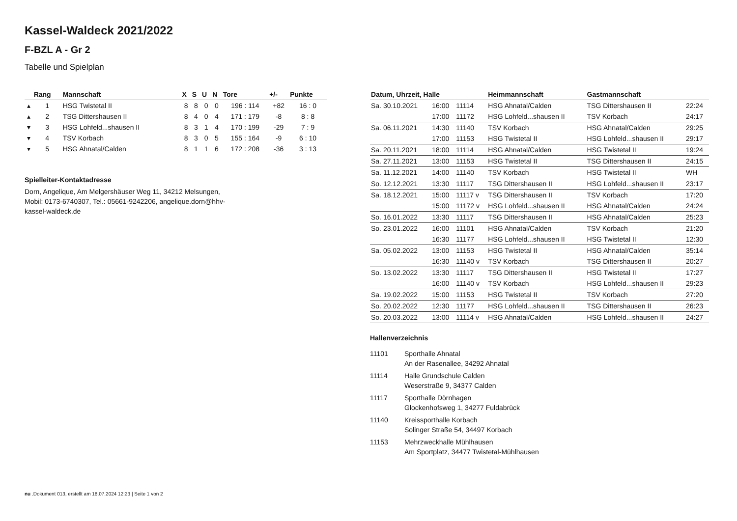Kassel-Waldeck 2021/2022
F-BZL A - Gr 2
Tabelle und Spielplan
| | Rang | Mannschaft | X | S | U | N | Tore | +/- | Punkte |
| --- | --- | --- | --- | --- | --- | --- | --- | --- | --- |
| ▴ | 1 | HSG Twistetal II | 8 | 8 | 0 | 0 | 196 : 114 | +82 | 16 : 0 |
| ▴ | 2 | TSG Dittershausen II | 8 | 4 | 0 | 4 | 171 : 179 | -8 | 8 : 8 |
| ▾ | 3 | HSG Lohfeld...shausen II | 8 | 3 | 1 | 4 | 170 : 199 | -29 | 7 : 9 |
| ▾ | 4 | TSV Korbach | 8 | 3 | 0 | 5 | 155 : 164 | -9 | 6 : 10 |
| ▾ | 5 | HSG Ahnatal/Calden | 8 | 1 | 1 | 6 | 172 : 208 | -36 | 3 : 13 |
Spielleiter-Kontaktadresse
Dorn, Angelique, Am Melgershäuser Weg 11, 34212 Melsungen,
Mobil: 0173-6740307, Tel.: 05661-9242206, angelique.dorn@hhv-
kassel-waldeck.de
| Datum, Uhrzeit, Halle | | | Heimmannschaft | Gastmannschaft | |
| --- | --- | --- | --- | --- | --- |
| Sa. 30.10.2021 | 16:00 | 11114 | HSG Ahnatal/Calden | TSG Dittershausen II | 22:24 |
| | 17:00 | 11172 | HSG Lohfeld...shausen II | TSV Korbach | 24:17 |
| Sa. 06.11.2021 | 14:30 | 11140 | TSV Korbach | HSG Ahnatal/Calden | 29:25 |
| | 17:00 | 11153 | HSG Twistetal II | HSG Lohfeld...shausen II | 29:17 |
| Sa. 20.11.2021 | 18:00 | 11114 | HSG Ahnatal/Calden | HSG Twistetal II | 19:24 |
| Sa. 27.11.2021 | 13:00 | 11153 | HSG Twistetal II | TSG Dittershausen II | 24:15 |
| Sa. 11.12.2021 | 14:00 | 11140 | TSV Korbach | HSG Twistetal II | WH |
| So. 12.12.2021 | 13:30 | 11117 | TSG Dittershausen II | HSG Lohfeld...shausen II | 23:17 |
| Sa. 18.12.2021 | 15:00 | 11117 v | TSG Dittershausen II | TSV Korbach | 17:20 |
| | 15:00 | 11172 v | HSG Lohfeld...shausen II | HSG Ahnatal/Calden | 24:24 |
| So. 16.01.2022 | 13:30 | 11117 | TSG Dittershausen II | HSG Ahnatal/Calden | 25:23 |
| So. 23.01.2022 | 16:00 | 11101 | HSG Ahnatal/Calden | TSV Korbach | 21:20 |
| | 16:30 | 11177 | HSG Lohfeld...shausen II | HSG Twistetal II | 12:30 |
| Sa. 05.02.2022 | 13:00 | 11153 | HSG Twistetal II | HSG Ahnatal/Calden | 35:14 |
| | 16:30 | 11140 v | TSV Korbach | TSG Dittershausen II | 20:27 |
| So. 13.02.2022 | 13:30 | 11117 | TSG Dittershausen II | HSG Twistetal II | 17:27 |
| | 16:00 | 11140 v | TSV Korbach | HSG Lohfeld...shausen II | 29:23 |
| Sa. 19.02.2022 | 15:00 | 11153 | HSG Twistetal II | TSV Korbach | 27:20 |
| So. 20.02.2022 | 12:30 | 11177 | HSG Lohfeld...shausen II | TSG Dittershausen II | 26:23 |
| So. 20.03.2022 | 13:00 | 11114 v | HSG Ahnatal/Calden | HSG Lohfeld...shausen II | 24:27 |
Hallenverzeichnis
11101 Sporthalle Ahnatal
An der Rasenallee, 34292 Ahnatal
11114 Halle Grundschule Calden
Weserstraße 9, 34377 Calden
11117 Sporthalle Dörnhagen
Glockenhofsweg 1, 34277 Fuldabrück
11140 Kreissporthalle Korbach
Solinger Straße 54, 34497 Korbach
11153 Mehrzweckhalle Mühlhausen
Am Sportplatz, 34477 Twistetal-Mühlhausen
nu .Dokument 013, erstellt am 18.07.2024 12:23 | Seite 1 von 2